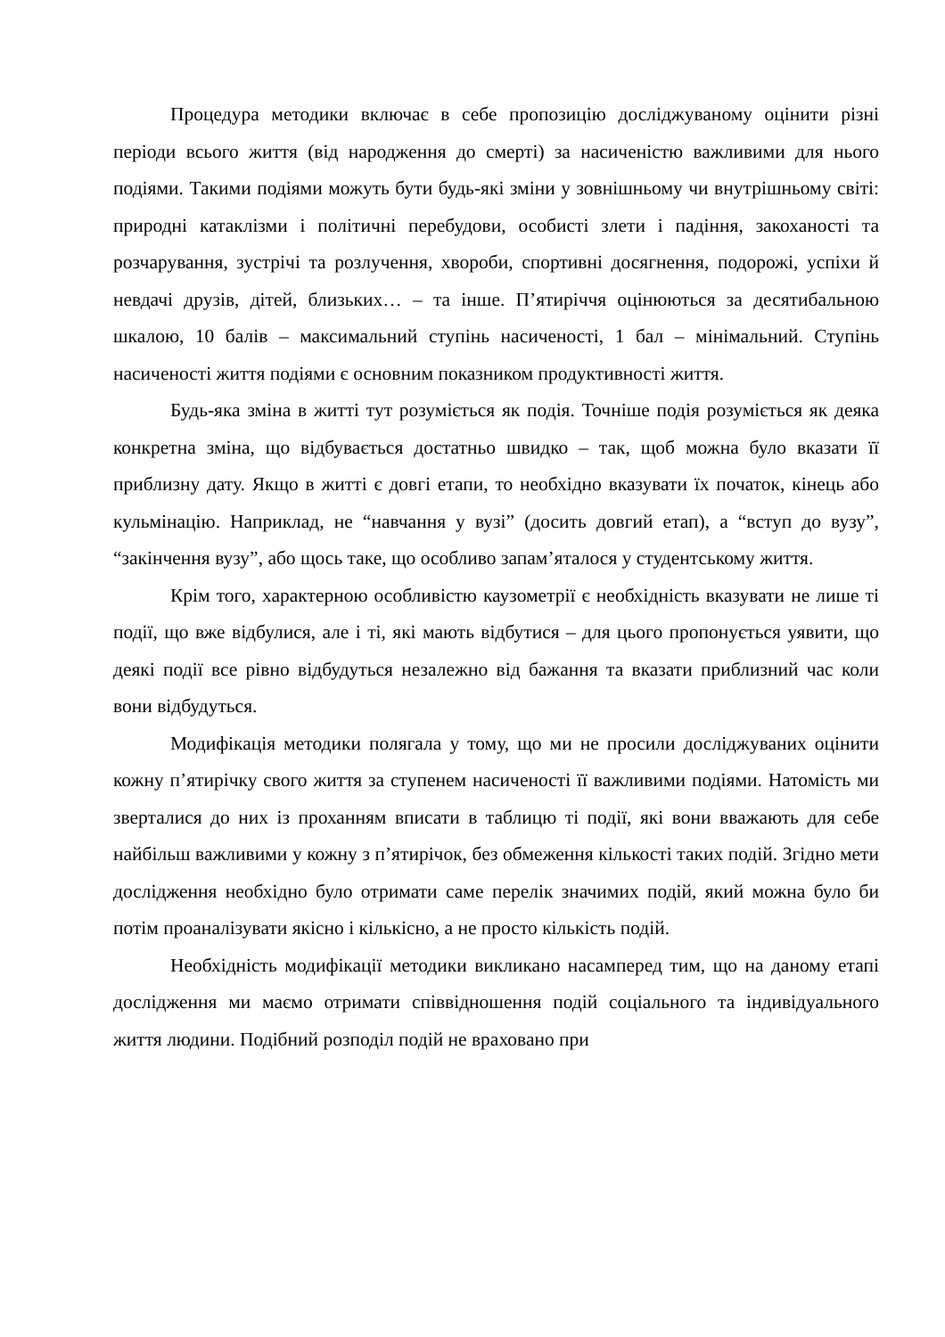Процедура методики включає в себе пропозицію досліджуваному оцінити різні періоди всього життя (від народження до смерті) за насиченістю важливими для нього подіями. Такими подіями можуть бути будь-які зміни у зовнішньому чи внутрішньому світі: природні катаклізми і політичні перебудови, особисті злети і падіння, закоханості та розчарування, зустрічі та розлучення, хвороби, спортивні досягнення, подорожі, успіхи й невдачі друзів, дітей, близьких… – та інше. П’ятиріччя оцінюються за десятибальною шкалою, 10 балів – максимальний ступінь насиченості, 1 бал – мінімальний. Ступінь насиченості життя подіями є основним показником продуктивності життя.
Будь-яка зміна в житті тут розуміється як подія. Точніше подія розуміється як деяка конкретна зміна, що відбувається достатньо швидко – так, щоб можна було вказати її приблизну дату. Якщо в житті є довгі етапи, то необхідно вказувати їх початок, кінець або кульмінацію. Наприклад, не “навчання у вузі” (досить довгий етап), а “вступ до вузу”, “закінчення вузу”, або щось таке, що особливо запам’яталося у студентському життя.
Крім того, характерною особливістю каузометрії є необхідність вказувати не лише ті події, що вже відбулися, але і ті, які мають відбутися – для цього пропонується уявити, що деякі події все рівно відбудуться незалежно від бажання та вказати приблизний час коли вони відбудуться.
Модифікація методики полягала у тому, що ми не просили досліджуваних оцінити кожну п’ятирічку свого життя за ступенем насиченості її важливими подіями. Натомість ми зверталися до них із проханням вписати в таблицю ті події, які вони вважають для себе найбільш важливими у кожну з п’ятирічок, без обмеження кількості таких подій. Згідно мети дослідження необхідно було отримати саме перелік значимих подій, який можна було би потім проаналізувати якісно і кількісно, а не просто кількість подій.
Необхідність модифікації методики викликано насамперед тим, що на даному етапі дослідження ми маємо отримати співвідношення подій соціального та індивідуального життя людини. Подібний розподіл подій не враховано при